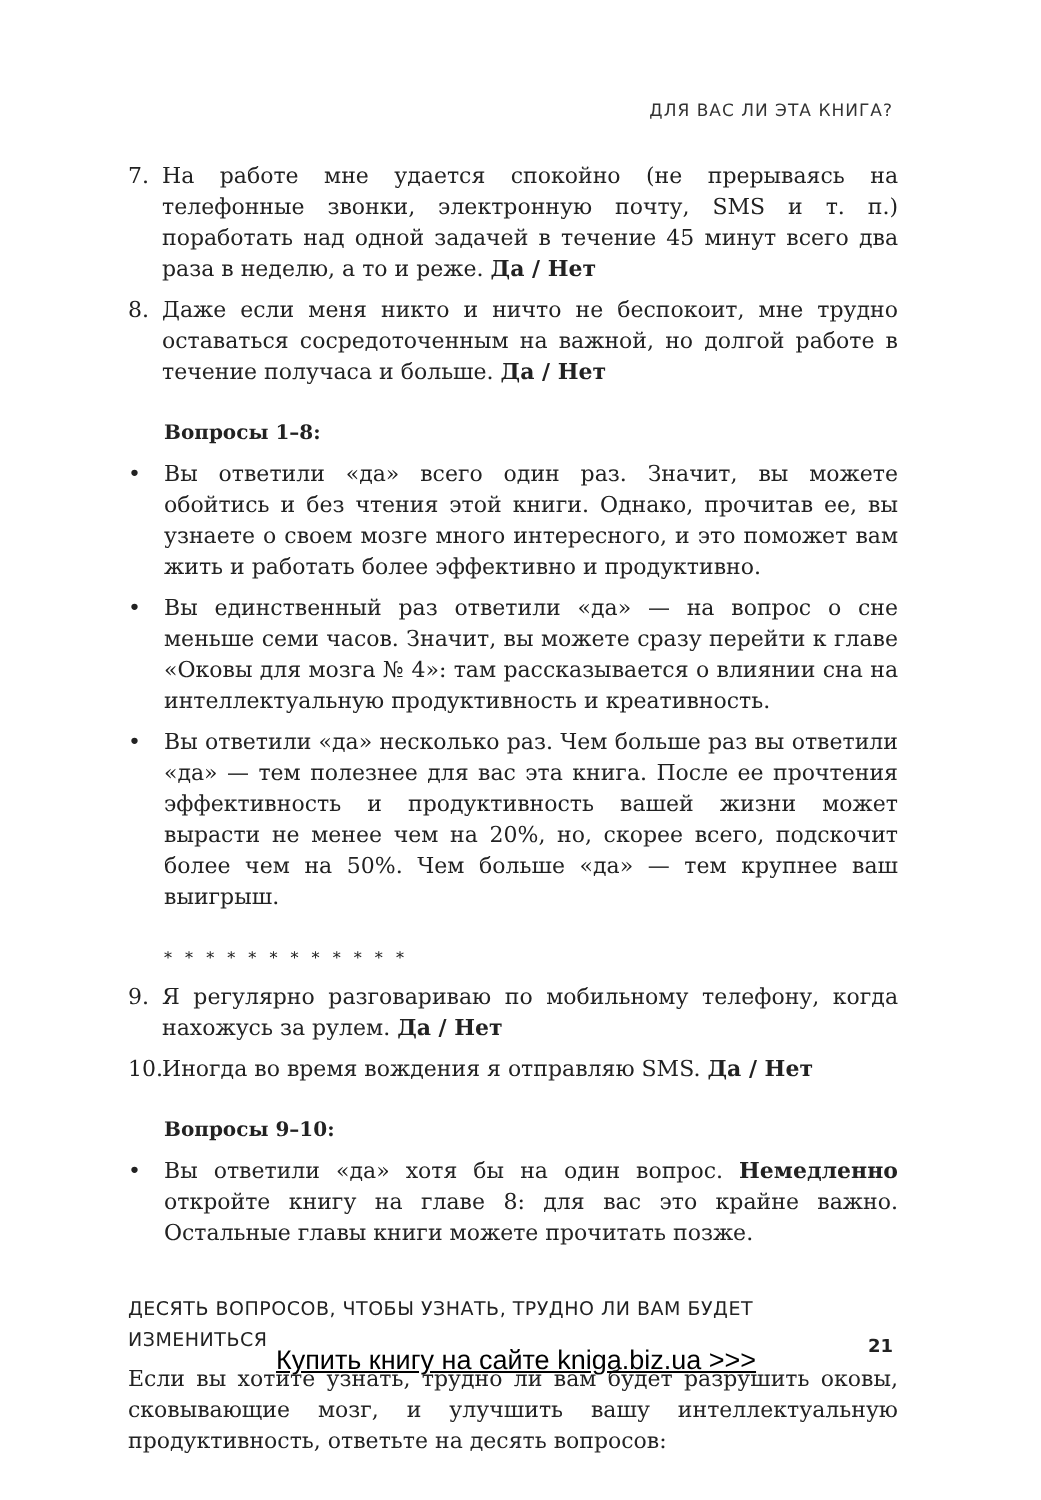ДЛЯ ВАС ЛИ ЭТА КНИГА?
7. На работе мне удается спокойно (не прерываясь на телефонные звонки, электронную почту, SMS и т. п.) поработать над одной задачей в течение 45 минут всего два раза в неделю, а то и реже. Да / Нет
8. Даже если меня никто и ничто не беспокоит, мне трудно оставаться сосредоточенным на важной, но долгой работе в течение получаса и больше. Да / Нет
Вопросы 1–8:
• Вы ответили «да» всего один раз. Значит, вы можете обойтись и без чтения этой книги. Однако, прочитав ее, вы узнаете о своем мозге много интересного, и это поможет вам жить и работать более эффективно и продуктивно.
• Вы единственный раз ответили «да» — на вопрос о сне меньше семи часов. Значит, вы можете сразу перейти к главе «Оковы для мозга № 4»: там рассказывается о влиянии сна на интеллектуальную продуктивность и креативность.
• Вы ответили «да» несколько раз. Чем больше раз вы ответили «да» — тем полезнее для вас эта книга. После ее прочтения эффективность и продуктивность вашей жизни может вырасти не менее чем на 20%, но, скорее всего, подскочит более чем на 50%. Чем больше «да» — тем крупнее ваш выигрыш.
* * * * * * * * * * * *
9. Я регулярно разговариваю по мобильному телефону, когда нахожусь за рулем. Да / Нет
10.
Иногда во время вождения я отправляю SMS. Да / Нет
Вопросы 9–10:
• Вы ответили «да» хотя бы на один вопрос. Немедленно откройте книгу на главе 8: для вас это крайне важно. Остальные главы книги можете прочитать позже.
ДЕСЯТЬ ВОПРОСОВ, ЧТОБЫ УЗНАТЬ, ТРУДНО ЛИ ВАМ БУДЕТ ИЗМЕНИТЬСЯ
Если вы хотите узнать, трудно ли вам будет разрушить оковы, сковывающие мозг, и улучшить вашу интеллектуальную продуктивность, ответьте на десять вопросов:
21
Купить книгу на сайте kniga.biz.ua >>>